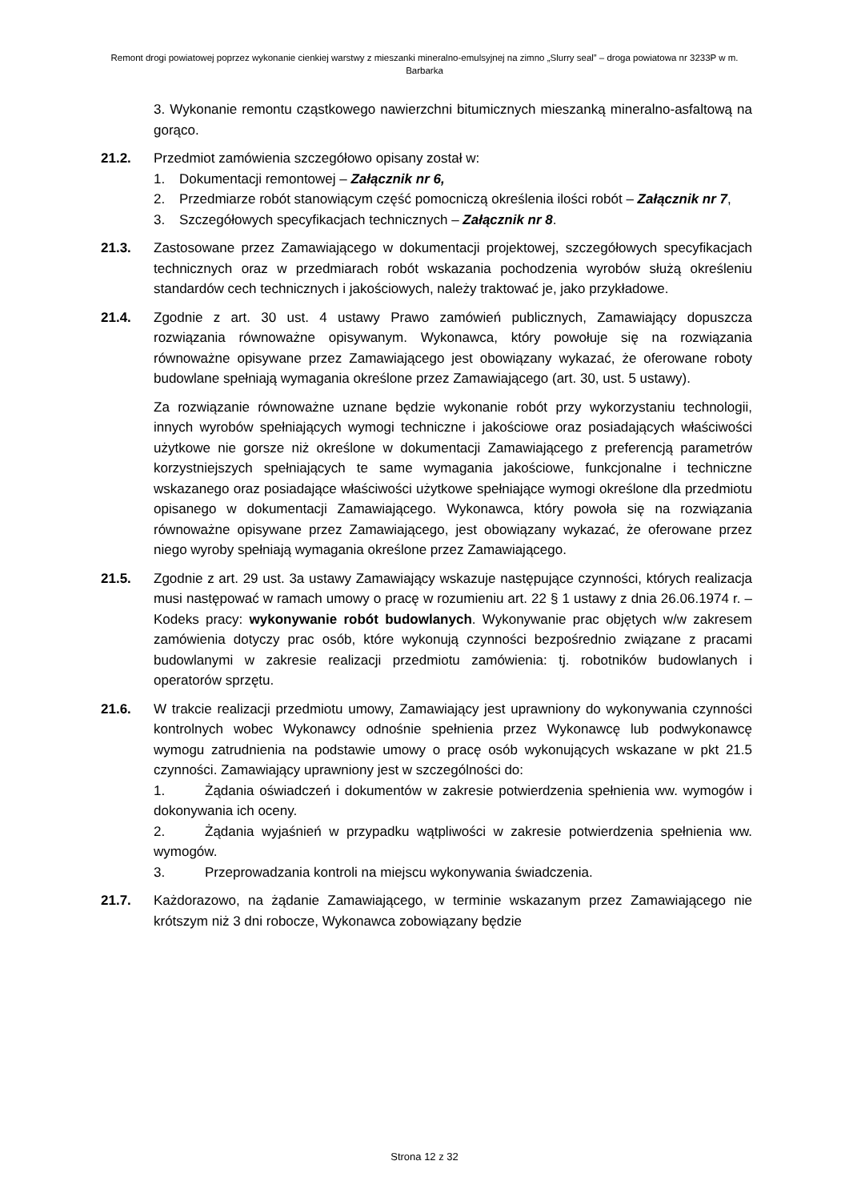Remont drogi powiatowej poprzez wykonanie cienkiej warstwy z mieszanki mineralno-emulsyjnej na zimno „Slurry seal” – droga powiatowa nr 3233P w m. Barbarka
3. Wykonanie remontu cząstkowego nawierzchni bitumicznych mieszanką mineralno-asfaltową na gorąco.
21.2. Przedmiot zamówienia szczegółowo opisany został w:
1. Dokumentacji remontowej – Załącznik nr 6,
2. Przedmiarze robót stanowiącym część pomocniczą określenia ilości robót – Załącznik nr 7,
3. Szczegółowych specyfikacjach technicznych – Załącznik nr 8.
21.3. Zastosowane przez Zamawiającego w dokumentacji projektowej, szczegółowych specyfikacjach technicznych oraz w przedmiarach robót wskazania pochodzenia wyrobów służą określeniu standardów cech technicznych i jakościowych, należy traktować je, jako przykładowe.
21.4. Zgodnie z art. 30 ust. 4 ustawy Prawo zamówień publicznych, Zamawiający dopuszcza rozwiązania równoważne opisywanym. Wykonawca, który powołuje się na rozwiązania równoważne opisywane przez Zamawiającego jest obowiązany wykazać, że oferowane roboty budowlane spełniają wymagania określone przez Zamawiającego (art. 30, ust. 5 ustawy).
Za rozwiązanie równoważne uznane będzie wykonanie robót przy wykorzystaniu technologii, innych wyrobów spełniających wymogi techniczne i jakościowe oraz posiadających właściwości użytkowe nie gorsze niż określone w dokumentacji Zamawiającego z preferencją parametrów korzystniejszych spełniających te same wymagania jakościowe, funkcjonalne i techniczne wskazanego oraz posiadające właściwości użytkowe spełniające wymogi określone dla przedmiotu opisanego w dokumentacji Zamawiającego. Wykonawca, który powoła się na rozwiązania równoważne opisywane przez Zamawiającego, jest obowiązany wykazać, że oferowane przez niego wyroby spełniają wymagania określone przez Zamawiającego.
21.5. Zgodnie z art. 29 ust. 3a ustawy Zamawiający wskazuje następujące czynności, których realizacja musi następować w ramach umowy o pracę w rozumieniu art. 22 § 1 ustawy z dnia 26.06.1974 r. – Kodeks pracy: wykonywanie robót budowlanych. Wykonywanie prac objętych w/w zakresem zamówienia dotyczy prac osób, które wykonują czynności bezpośrednio związane z pracami budowlanymi w zakresie realizacji przedmiotu zamówienia: tj. robotników budowlanych i operatorów sprzętu.
21.6. W trakcie realizacji przedmiotu umowy, Zamawiający jest uprawniony do wykonywania czynności kontrolnych wobec Wykonawcy odnośnie spełnienia przez Wykonawcę lub podwykonawcę wymogu zatrudnienia na podstawie umowy o pracę osób wykonujących wskazane w pkt 21.5 czynności. Zamawiający uprawniony jest w szczególności do:
1. Żądania oświadczeń i dokumentów w zakresie potwierdzenia spełnienia ww. wymogów i dokonywania ich oceny.
2. Żądania wyjaśnień w przypadku wątpliwości w zakresie potwierdzenia spełnienia ww. wymogów.
3. Przeprowadzania kontroli na miejscu wykonywania świadczenia.
21.7. Każdorazowo, na żądanie Zamawiającego, w terminie wskazanym przez Zamawiającego nie krótszym niż 3 dni robocze, Wykonawca zobowiązany będzie
Strona 12 z 32